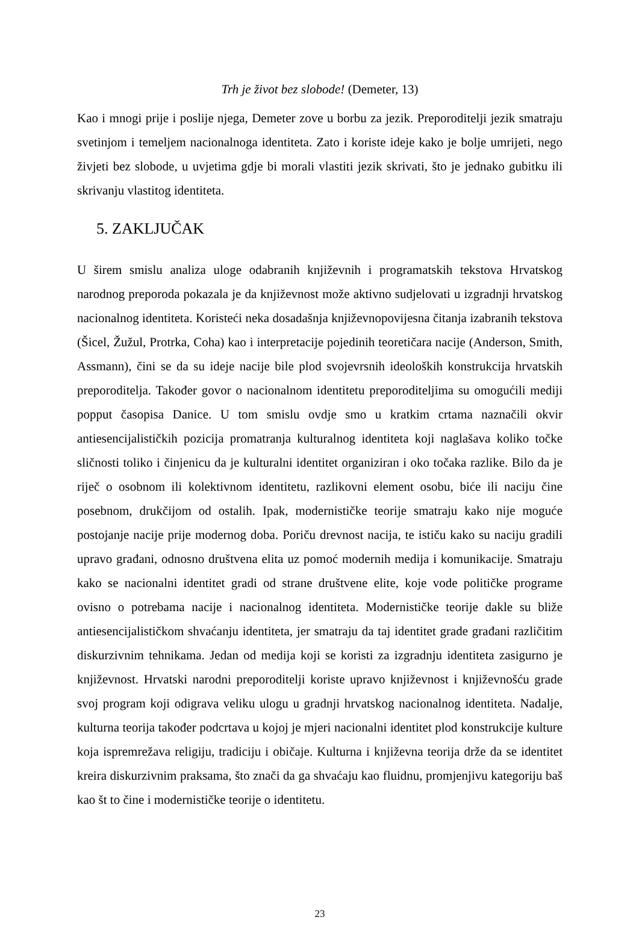Trh je život bez slobode! (Demeter, 13)
Kao i mnogi prije i poslije njega, Demeter zove u borbu za jezik. Preporoditelji jezik smatraju svetinjom i temeljem nacionalnoga identiteta. Zato i koriste ideje kako je bolje umrijeti, nego živjeti bez slobode, u uvjetima gdje bi morali vlastiti jezik skrivati, što je jednako gubitku ili skrivanju vlastitog identiteta.
5. ZAKLJUČAK
U širem smislu analiza uloge odabranih književnih i programatskih tekstova Hrvatskog narodnog preporoda pokazala je da književnost može aktivno sudjelovati u izgradnji hrvatskog nacionalnog identiteta. Koristeći neka dosadašnja književnopovijesna čitanja izabranih tekstova (Šicel, Žužul, Protrka, Coha) kao i interpretacije pojedinih teoretičara nacije (Anderson, Smith, Assmann), čini se da su ideje nacije bile plod svojevrsnih ideoloških konstrukcija hrvatskih preporoditelja. Također govor o nacionalnom identitetu preporoditeljima su omogućili mediji popput časopisa Danice. U tom smislu ovdje smo u kratkim crtama naznačili okvir antiesencijalističkih pozicija promatranja kulturalnog identiteta koji naglašava koliko točke sličnosti toliko i činjenicu da je kulturalni identitet organiziran i oko točaka razlike. Bilo da je riječ o osobnom ili kolektivnom identitetu, razlikovni element osobu, biće ili naciju čine posebnom, drukčijom od ostalih. Ipak, modernističke teorije smatraju kako nije moguće postojanje nacije prije modernog doba. Poriču drevnost nacija, te ističu kako su naciju gradili upravo građani, odnosno društvena elita uz pomoć modernih medija i komunikacije. Smatraju kako se nacionalni identitet gradi od strane društvene elite, koje vode političke programe ovisno o potrebama nacije i nacionalnog identiteta. Modernističke teorije dakle su bliže antiesencijalističkom shvaćanju identiteta, jer smatraju da taj identitet grade građani različitim diskurzivnim tehnikama. Jedan od medija koji se koristi za izgradnju identiteta zasigurno je književnost. Hrvatski narodni preporoditelji koriste upravo književnost i književnošću grade svoj program koji odigrava veliku ulogu u gradnji hrvatskog nacionalnog identiteta. Nadalje, kulturna teorija također podcrtava u kojoj je mjeri nacionalni identitet plod konstrukcije kulture koja ispremrežava religiju, tradiciju i običaje. Kulturna i književna teorija drže da se identitet kreira diskurzivnim praksama, što znači da ga shvaćaju kao fluidnu, promjenjivu kategoriju baš kao št to čine i modernističke teorije o identitetu.
23